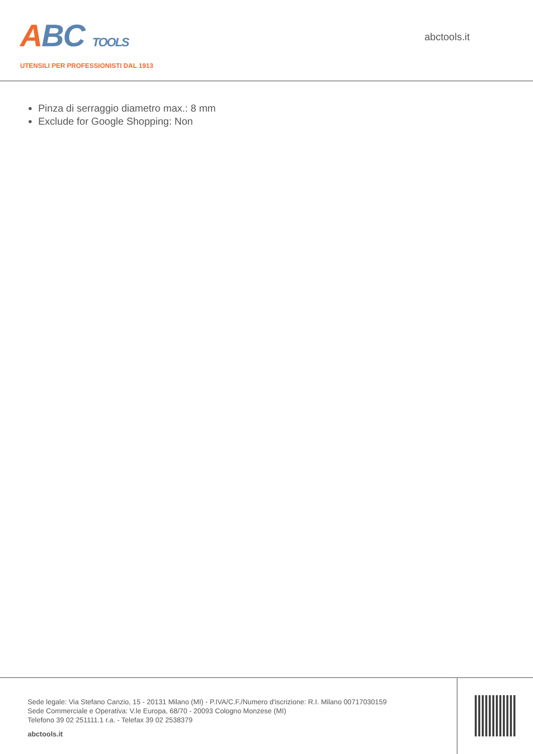ABC TOOLS
UTENSILI PER PROFESSIONISTI DAL 1913
abctools.it
Pinza di serraggio diametro max.: 8 mm
Exclude for Google Shopping: Non
Sede legale: Via Stefano Canzio, 15 - 20131 Milano (MI) - P.IVA/C.F./Numero d'iscrizione: R.I. Milano 00717030159
Sede Commerciale e Operativa: V.le Europa, 68/70 - 20093 Cologno Monzese (MI)
Telefono 39 02 251111.1 r.a. - Telefax 39 02 2538379
abctools.it